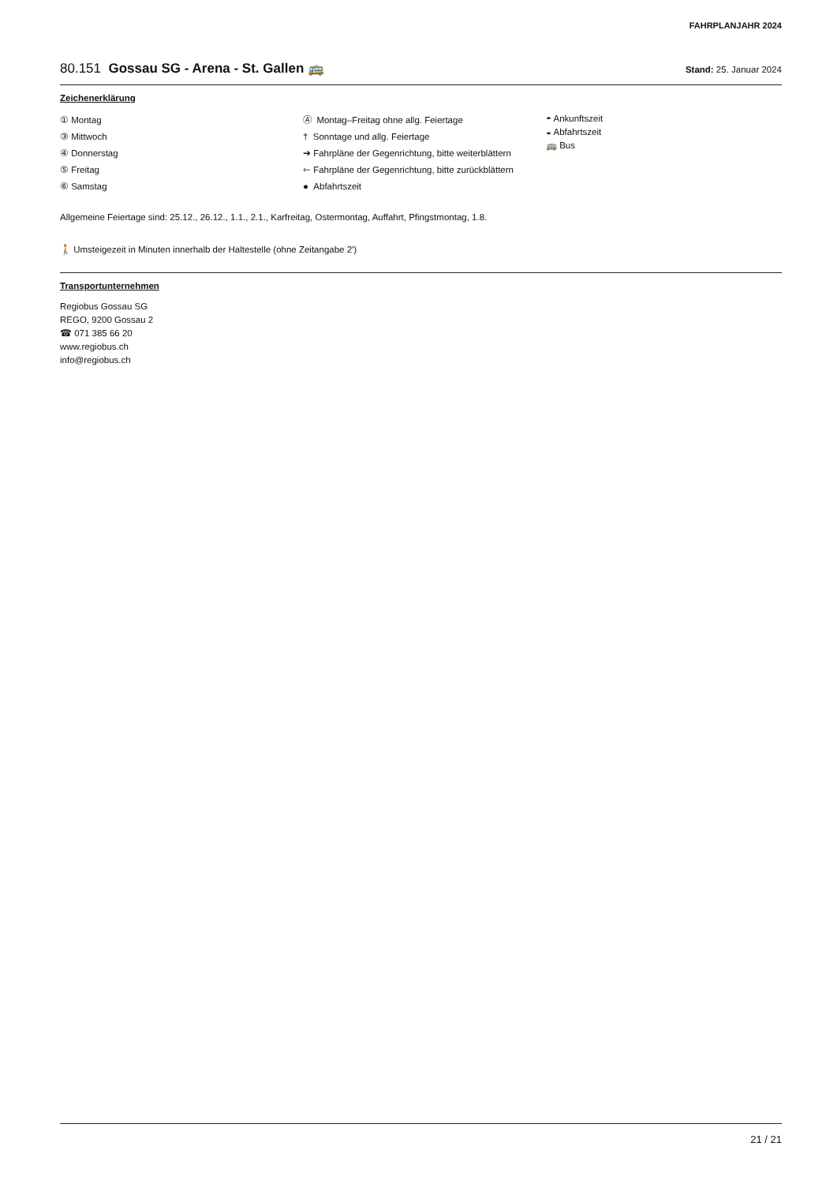FAHRPLANJAHR 2024
80.151 Gossau SG - Arena - St. Gallen 🚌
Stand: 25. Januar 2024
Zeichenerklärung
① Montag
③ Mittwoch
④ Donnerstag
⑤ Freitag
⑥ Samstag
Ⓐ Montag–Freitag ohne allg. Feiertage
† Sonntage und allg. Feiertage
➔ Fahrpläne der Gegenrichtung, bitte weiterblättern
🡐 Fahrpläne der Gegenrichtung, bitte zurückblättern
● Abfahrtszeit
◓ Ankunftszeit
◒ Abfahrtszeit
🚌 Bus
Allgemeine Feiertage sind: 25.12., 26.12., 1.1., 2.1., Karfreitag, Ostermontag, Auffahrt, Pfingstmontag, 1.8.
🚶 Umsteigezeit in Minuten innerhalb der Haltestelle (ohne Zeitangabe 2')
Transportunternehmen
Regiobus Gossau SG
REGO, 9200 Gossau 2
☎ 071 385 66 20
www.regiobus.ch
info@regiobus.ch
21 / 21